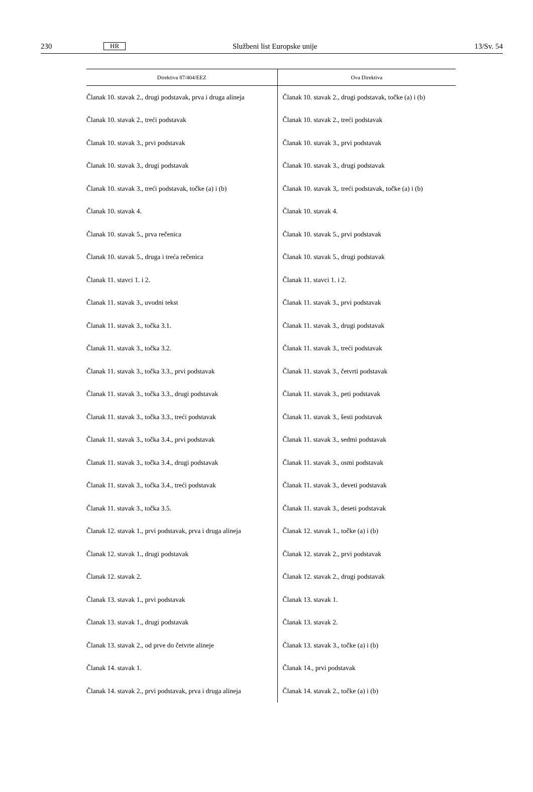230 HR Službeni list Europske unije 13/Sv. 54
| Direktiva 87/404/EEZ | Ova Direktiva |
| --- | --- |
| Članak 10. stavak 2., drugi podstavak, prva i druga alineja | Članak 10. stavak 2., drugi podstavak, točke (a) i (b) |
| Članak 10. stavak 2., treći podstavak | Članak 10. stavak 2., treći podstavak |
| Članak 10. stavak 3., prvi podstavak | Članak 10. stavak 3., prvi podstavak |
| Članak 10. stavak 3., drugi podstavak | Članak 10. stavak 3., drugi podstavak |
| Članak 10. stavak 3., treći podstavak, točke (a) i (b) | Članak 10. stavak 3,. treći podstavak, točke (a) i (b) |
| Članak 10. stavak 4. | Članak 10. stavak 4. |
| Članak 10. stavak 5., prva rečenica | Članak 10. stavak 5., prvi podstavak |
| Članak 10. stavak 5., druga i treća rečenica | Članak 10. stavak 5., drugi podstavak |
| Članak 11. stavci 1. i 2. | Članak 11. stavci 1. i 2. |
| Članak 11. stavak 3., uvodni tekst | Članak 11. stavak 3., prvi podstavak |
| Članak 11. stavak 3., točka 3.1. | Članak 11. stavak 3., drugi podstavak |
| Članak 11. stavak 3., točka 3.2. | Članak 11. stavak 3., treći podstavak |
| Članak 11. stavak 3., točka 3.3., prvi podstavak | Članak 11. stavak 3., četvrti podstavak |
| Članak 11. stavak 3., točka 3.3., drugi podstavak | Članak 11. stavak 3., peti podstavak |
| Članak 11. stavak 3., točka 3.3., treći podstavak | Članak 11. stavak 3., šesti podstavak |
| Članak 11. stavak 3., točka 3.4., prvi podstavak | Članak 11. stavak 3., sedmi podstavak |
| Članak 11. stavak 3., točka 3.4., drugi podstavak | Članak 11. stavak 3., osmi podstavak |
| Članak 11. stavak 3., točka 3.4., treći podstavak | Članak 11. stavak 3., deveti podstavak |
| Članak 11. stavak 3., točka 3.5. | Članak 11. stavak 3., deseti podstavak |
| Članak 12. stavak 1., prvi podstavak, prva i druga alineja | Članak 12. stavak 1., točke (a) i (b) |
| Članak 12. stavak 1., drugi podstavak | Članak 12. stavak 2., prvi podstavak |
| Članak 12. stavak 2. | Članak 12. stavak 2., drugi podstavak |
| Članak 13. stavak 1., prvi podstavak | Članak 13. stavak 1. |
| Članak 13. stavak 1., drugi podstavak | Članak 13. stavak 2. |
| Članak 13. stavak 2., od prve do četvrte alineje | Članak 13. stavak 3., točke (a) i (b) |
| Članak 14. stavak 1. | Članak 14., prvi podstavak |
| Članak 14. stavak 2., prvi podstavak, prva i druga alineja | Članak 14. stavak 2., točke (a) i (b) |